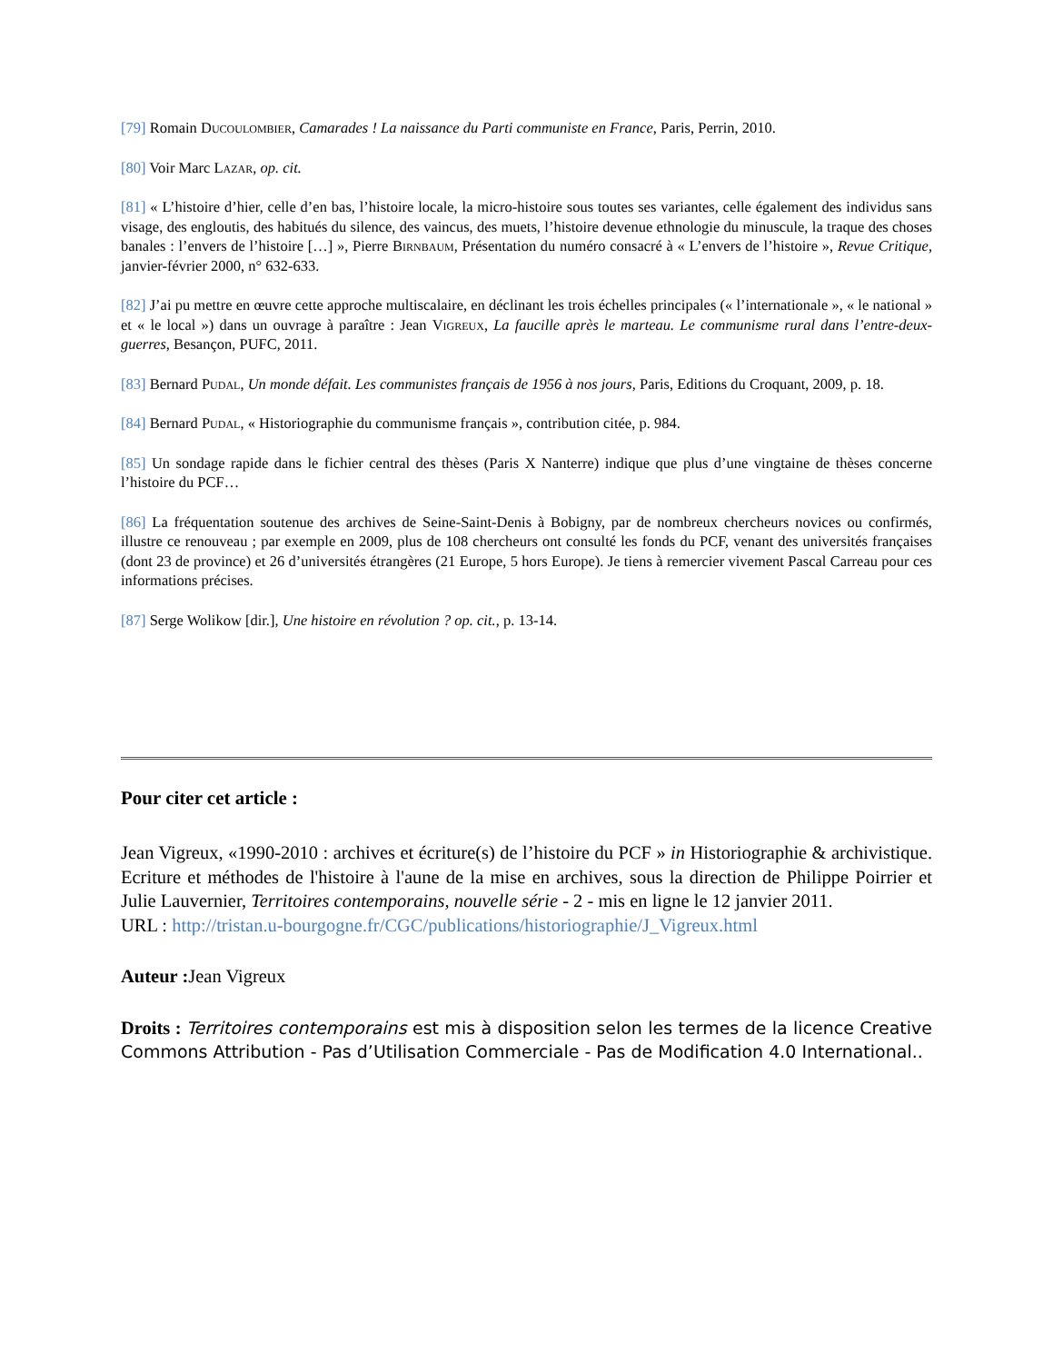[79] Romain Ducoulombier, Camarades ! La naissance du Parti communiste en France, Paris, Perrin, 2010.
[80] Voir Marc Lazar, op. cit.
[81] « L’histoire d’hier, celle d’en bas, l’histoire locale, la micro-histoire sous toutes ses variantes, celle également des individus sans visage, des engloutis, des habitués du silence, des vaincus, des muets, l’histoire devenue ethnologie du minuscule, la traque des choses banales : l’envers de l’histoire […] », Pierre Birnbaum, Présentation du numéro consacré à « L’envers de l’histoire », Revue Critique, janvier-février 2000, n° 632-633.
[82] J’ai pu mettre en œuvre cette approche multiscalaire, en déclinant les trois échelles principales (« l’internationale », « le national » et « le local ») dans un ouvrage à paraître : Jean Vigreux, La faucille après le marteau. Le communisme rural dans l’entre-deux-guerres, Besançon, PUFC, 2011.
[83] Bernard Pudal, Un monde défait. Les communistes français de 1956 à nos jours, Paris, Editions du Croquant, 2009, p. 18.
[84] Bernard Pudal, « Historiographie du communisme français », contribution citée, p. 984.
[85] Un sondage rapide dans le fichier central des thèses (Paris X Nanterre) indique que plus d’une vingtaine de thèses concerne l’histoire du PCF…
[86] La fréquentation soutenue des archives de Seine-Saint-Denis à Bobigny, par de nombreux chercheurs novices ou confirmés, illustre ce renouveau ; par exemple en 2009, plus de 108 chercheurs ont consulté les fonds du PCF, venant des universités françaises (dont 23 de province) et 26 d’universités étrangères (21 Europe, 5 hors Europe). Je tiens à remercier vivement Pascal Carreau pour ces informations précises.
[87] Serge Wolikow [dir.], Une histoire en révolution ? op. cit., p. 13-14.
Pour citer cet article :
Jean Vigreux, «1990-2010 : archives et écriture(s) de l’histoire du PCF » in Historiographie & archivistique. Ecriture et méthodes de l'histoire à l'aune de la mise en archives, sous la direction de Philippe Poirrier et Julie Lauvernier, Territoires contemporains, nouvelle série - 2 - mis en ligne le 12 janvier 2011.
URL : http://tristan.u-bourgogne.fr/CGC/publications/historiographie/J_Vigreux.html
Auteur : Jean Vigreux
Droits : Territoires contemporains est mis à disposition selon les termes de la licence Creative Commons Attribution - Pas d’Utilisation Commerciale - Pas de Modification 4.0 International..